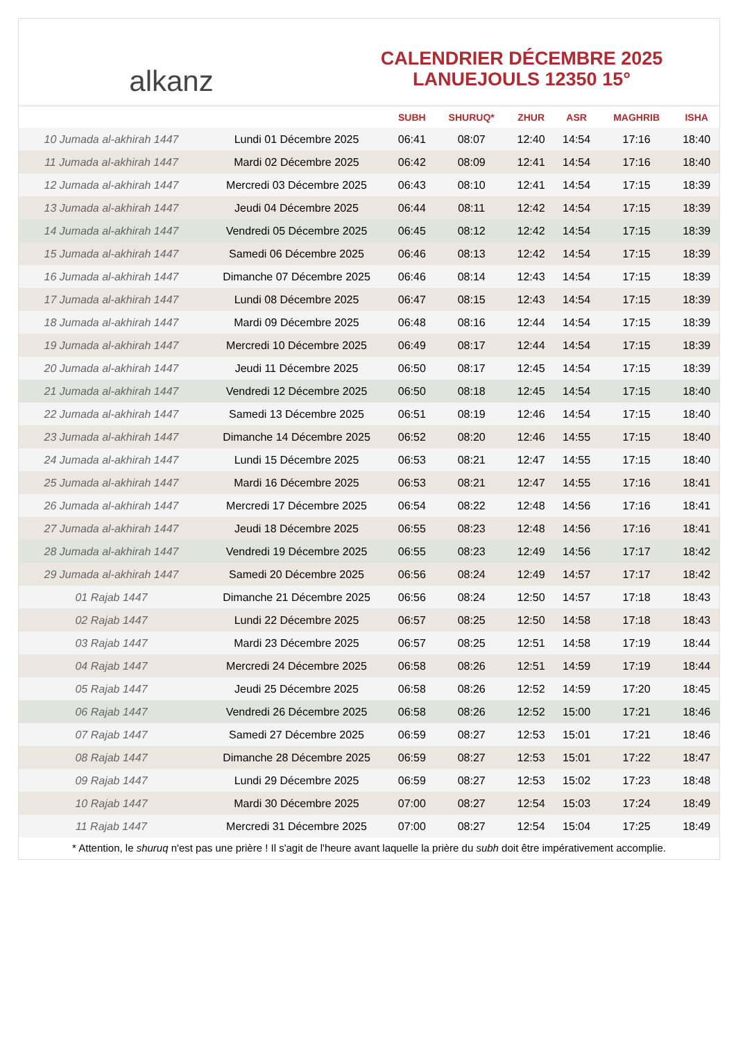alkanz
CALENDRIER DÉCEMBRE 2025
LANUEJOULS 12350 15°
| | | SUBH | SHURUQ* | ZHUR | ASR | MAGHRIB | ISHA |
| --- | --- | --- | --- | --- | --- | --- | --- |
| 10 Jumada al-akhirah 1447 | Lundi 01 Décembre 2025 | 06:41 | 08:07 | 12:40 | 14:54 | 17:16 | 18:40 |
| 11 Jumada al-akhirah 1447 | Mardi 02 Décembre 2025 | 06:42 | 08:09 | 12:41 | 14:54 | 17:16 | 18:40 |
| 12 Jumada al-akhirah 1447 | Mercredi 03 Décembre 2025 | 06:43 | 08:10 | 12:41 | 14:54 | 17:15 | 18:39 |
| 13 Jumada al-akhirah 1447 | Jeudi 04 Décembre 2025 | 06:44 | 08:11 | 12:42 | 14:54 | 17:15 | 18:39 |
| 14 Jumada al-akhirah 1447 | Vendredi 05 Décembre 2025 | 06:45 | 08:12 | 12:42 | 14:54 | 17:15 | 18:39 |
| 15 Jumada al-akhirah 1447 | Samedi 06 Décembre 2025 | 06:46 | 08:13 | 12:42 | 14:54 | 17:15 | 18:39 |
| 16 Jumada al-akhirah 1447 | Dimanche 07 Décembre 2025 | 06:46 | 08:14 | 12:43 | 14:54 | 17:15 | 18:39 |
| 17 Jumada al-akhirah 1447 | Lundi 08 Décembre 2025 | 06:47 | 08:15 | 12:43 | 14:54 | 17:15 | 18:39 |
| 18 Jumada al-akhirah 1447 | Mardi 09 Décembre 2025 | 06:48 | 08:16 | 12:44 | 14:54 | 17:15 | 18:39 |
| 19 Jumada al-akhirah 1447 | Mercredi 10 Décembre 2025 | 06:49 | 08:17 | 12:44 | 14:54 | 17:15 | 18:39 |
| 20 Jumada al-akhirah 1447 | Jeudi 11 Décembre 2025 | 06:50 | 08:17 | 12:45 | 14:54 | 17:15 | 18:39 |
| 21 Jumada al-akhirah 1447 | Vendredi 12 Décembre 2025 | 06:50 | 08:18 | 12:45 | 14:54 | 17:15 | 18:40 |
| 22 Jumada al-akhirah 1447 | Samedi 13 Décembre 2025 | 06:51 | 08:19 | 12:46 | 14:54 | 17:15 | 18:40 |
| 23 Jumada al-akhirah 1447 | Dimanche 14 Décembre 2025 | 06:52 | 08:20 | 12:46 | 14:55 | 17:15 | 18:40 |
| 24 Jumada al-akhirah 1447 | Lundi 15 Décembre 2025 | 06:53 | 08:21 | 12:47 | 14:55 | 17:15 | 18:40 |
| 25 Jumada al-akhirah 1447 | Mardi 16 Décembre 2025 | 06:53 | 08:21 | 12:47 | 14:55 | 17:16 | 18:41 |
| 26 Jumada al-akhirah 1447 | Mercredi 17 Décembre 2025 | 06:54 | 08:22 | 12:48 | 14:56 | 17:16 | 18:41 |
| 27 Jumada al-akhirah 1447 | Jeudi 18 Décembre 2025 | 06:55 | 08:23 | 12:48 | 14:56 | 17:16 | 18:41 |
| 28 Jumada al-akhirah 1447 | Vendredi 19 Décembre 2025 | 06:55 | 08:23 | 12:49 | 14:56 | 17:17 | 18:42 |
| 29 Jumada al-akhirah 1447 | Samedi 20 Décembre 2025 | 06:56 | 08:24 | 12:49 | 14:57 | 17:17 | 18:42 |
| 01 Rajab 1447 | Dimanche 21 Décembre 2025 | 06:56 | 08:24 | 12:50 | 14:57 | 17:18 | 18:43 |
| 02 Rajab 1447 | Lundi 22 Décembre 2025 | 06:57 | 08:25 | 12:50 | 14:58 | 17:18 | 18:43 |
| 03 Rajab 1447 | Mardi 23 Décembre 2025 | 06:57 | 08:25 | 12:51 | 14:58 | 17:19 | 18:44 |
| 04 Rajab 1447 | Mercredi 24 Décembre 2025 | 06:58 | 08:26 | 12:51 | 14:59 | 17:19 | 18:44 |
| 05 Rajab 1447 | Jeudi 25 Décembre 2025 | 06:58 | 08:26 | 12:52 | 14:59 | 17:20 | 18:45 |
| 06 Rajab 1447 | Vendredi 26 Décembre 2025 | 06:58 | 08:26 | 12:52 | 15:00 | 17:21 | 18:46 |
| 07 Rajab 1447 | Samedi 27 Décembre 2025 | 06:59 | 08:27 | 12:53 | 15:01 | 17:21 | 18:46 |
| 08 Rajab 1447 | Dimanche 28 Décembre 2025 | 06:59 | 08:27 | 12:53 | 15:01 | 17:22 | 18:47 |
| 09 Rajab 1447 | Lundi 29 Décembre 2025 | 06:59 | 08:27 | 12:53 | 15:02 | 17:23 | 18:48 |
| 10 Rajab 1447 | Mardi 30 Décembre 2025 | 07:00 | 08:27 | 12:54 | 15:03 | 17:24 | 18:49 |
| 11 Rajab 1447 | Mercredi 31 Décembre 2025 | 07:00 | 08:27 | 12:54 | 15:04 | 17:25 | 18:49 |
* Attention, le shuruq n'est pas une prière ! Il s'agit de l'heure avant laquelle la prière du subh doit être impérativement accomplie.